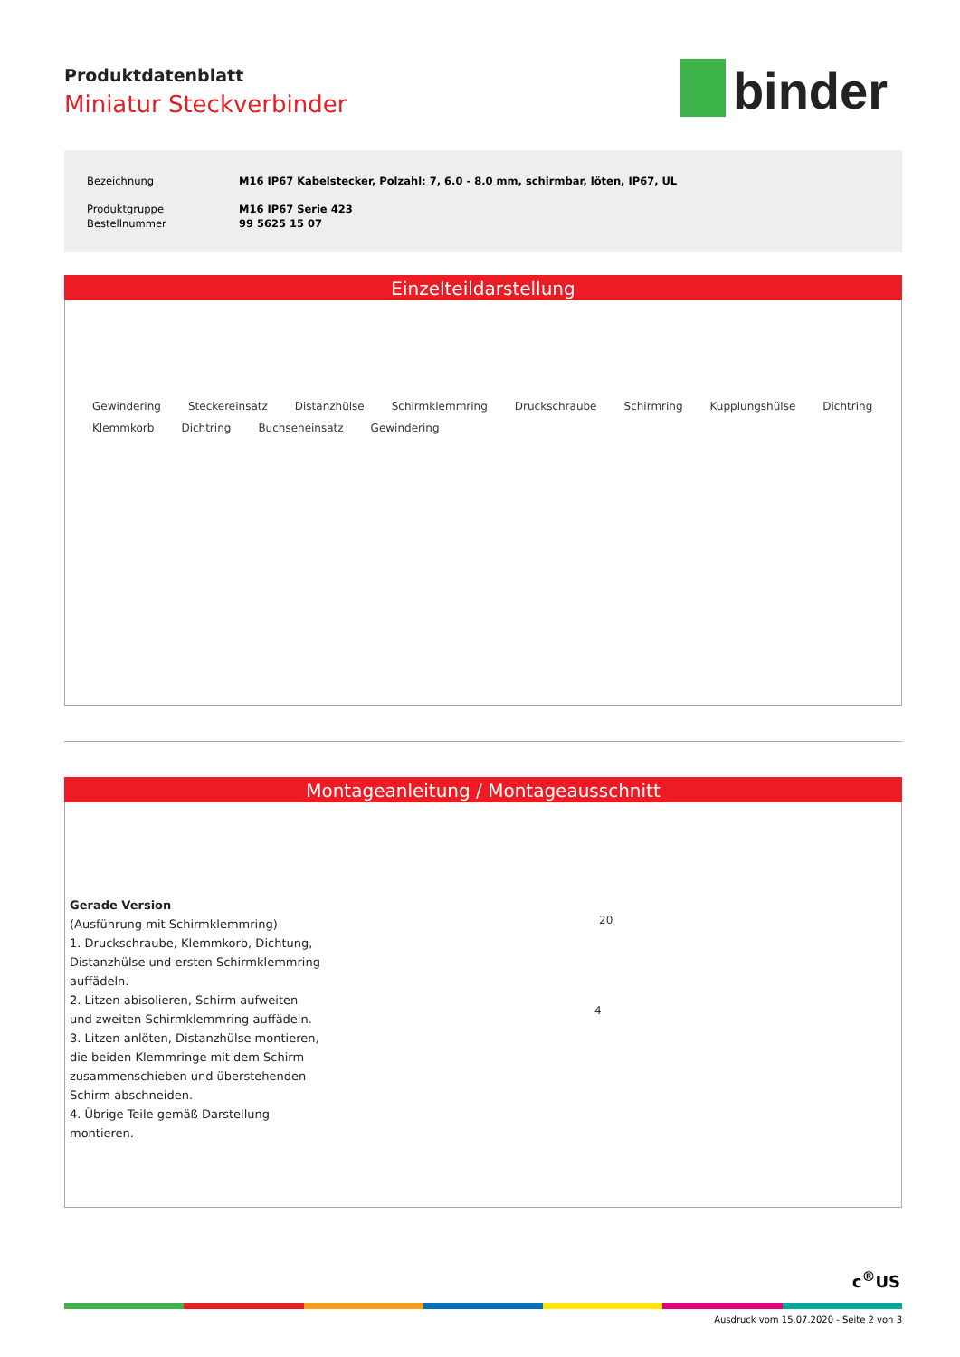Produktdatenblatt
Miniatur Steckverbinder
binder
| Bezeichnung | M16 IP67 Kabelstecker, Polzahl: 7, 6.0 - 8.0 mm, schirmbar, löten, IP67, UL |
| Produktgruppe | M16 IP67 Serie 423 |
| Bestellnummer | 99 5625 15 07 |
Einzelteildarstellung
Gewindering Steckereinsatz Distanzhülse Schirmklemmring Druckschraube Schirmring Kupplungshülse Dichtring Klemmkorb Dichtring Buchseneinsatz Gewindering
Montageanleitung / Montageausschnitt
Gerade Version
(Ausführung mit Schirmklemmring)
1. Druckschraube, Klemmkorb, Dichtung, Distanzhülse und ersten Schirmklemmring auffädeln.
2. Litzen abisolieren, Schirm aufweiten und zweiten Schirmklemmring auffädeln.
3. Litzen anlöten, Distanzhülse montieren, die beiden Klemmringe mit dem Schirm zusammenschieben und überstehenden Schirm abschneiden.
4. Übrige Teile gemäß Darstellung montieren.
20
4
c<sup>®</sup>US
Ausdruck vom 15.07.2020 - Seite 2 von 3